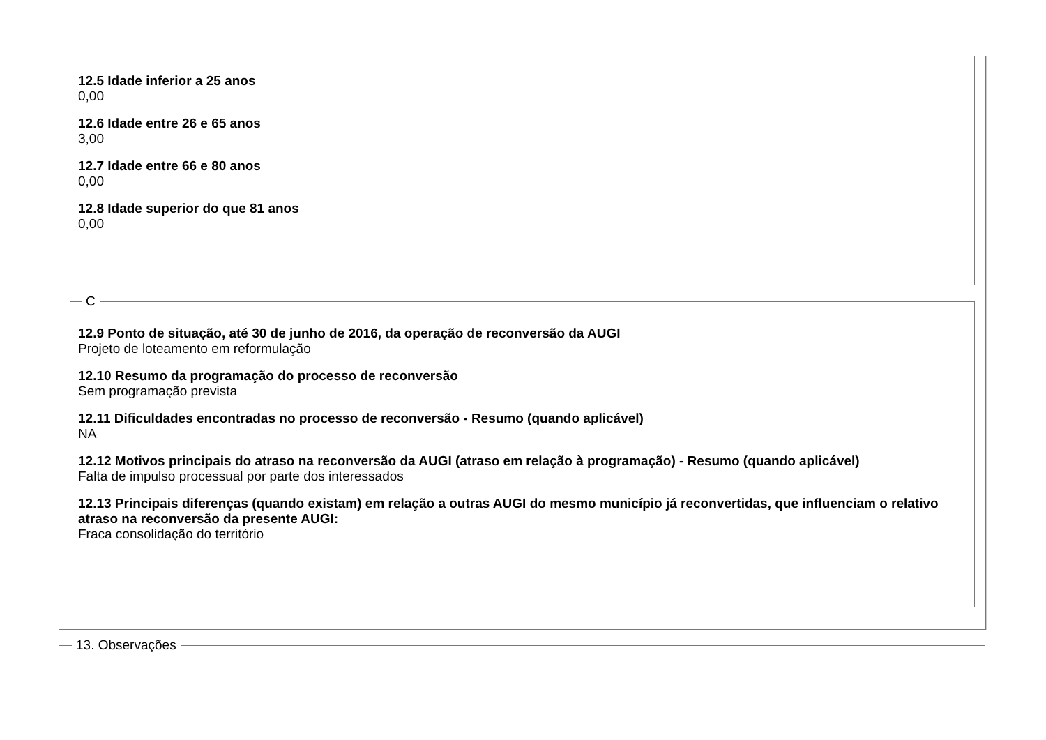12.5 Idade inferior a 25 anos
0,00
12.6 Idade entre 26 e 65 anos
3,00
12.7 Idade entre 66 e 80 anos
0,00
12.8 Idade superior do que 81 anos
0,00
C
12.9 Ponto de situação, até 30 de junho de 2016, da operação de reconversão da AUGI
Projeto de loteamento em reformulação
12.10 Resumo da programação do processo de reconversão
Sem programação prevista
12.11 Dificuldades encontradas no processo de reconversão - Resumo (quando aplicável)
NA
12.12 Motivos principais do atraso na reconversão da AUGI (atraso em relação à programação) - Resumo (quando aplicável)
Falta de impulso processual por parte dos interessados
12.13 Principais diferenças (quando existam) em relação a outras AUGI do mesmo município já reconvertidas, que influenciam o relativo atraso na reconversão da presente AUGI:
Fraca consolidação do território
13. Observações